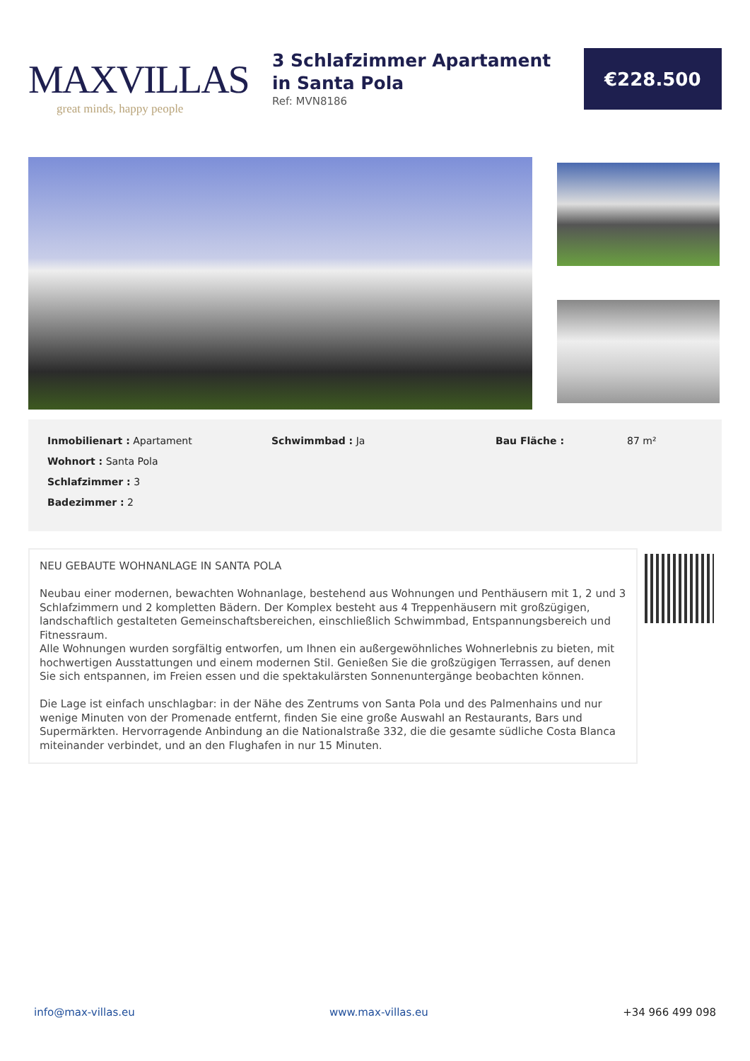MAXVILLAS
great minds, happy people
3 Schlafzimmer Apartament in Santa Pola
Ref: MVN8186
€228.500
Inmobilienart : Apartament
Wohnort : Santa Pola
Schlafzimmer : 3
Badezimmer : 2
Schwimmbad : Ja Bau Fläche : 87 m²
NEU GEBAUTE WOHNANLAGE IN SANTA POLA
Neubau einer modernen, bewachten Wohnanlage, bestehend aus Wohnungen und Penthäusern mit 1, 2 und 3 Schlafzimmern und 2 kompletten Bädern. Der Komplex besteht aus 4 Treppenhäusern mit großzügigen, landschaftlich gestalteten Gemeinschaftsbereichen, einschließlich Schwimmbad, Entspannungsbereich und Fitnessraum.
Alle Wohnungen wurden sorgfältig entworfen, um Ihnen ein außergewöhnliches Wohnerlebnis zu bieten, mit hochwertigen Ausstattungen und einem modernen Stil. Genießen Sie die großzügigen Terrassen, auf denen Sie sich entspannen, im Freien essen und die spektakulärsten Sonnenuntergänge beobachten können.
Die Lage ist einfach unschlagbar: in der Nähe des Zentrums von Santa Pola und des Palmenhains und nur wenige Minuten von der Promenade entfernt, finden Sie eine große Auswahl an Restaurants, Bars und Supermärkten. Hervorragende Anbindung an die Nationalstraße 332, die die gesamte südliche Costa Blanca miteinander verbindet, und an den Flughafen in nur 15 Minuten.
info@max-villas.eu www.max-villas.eu +34 966 499 098